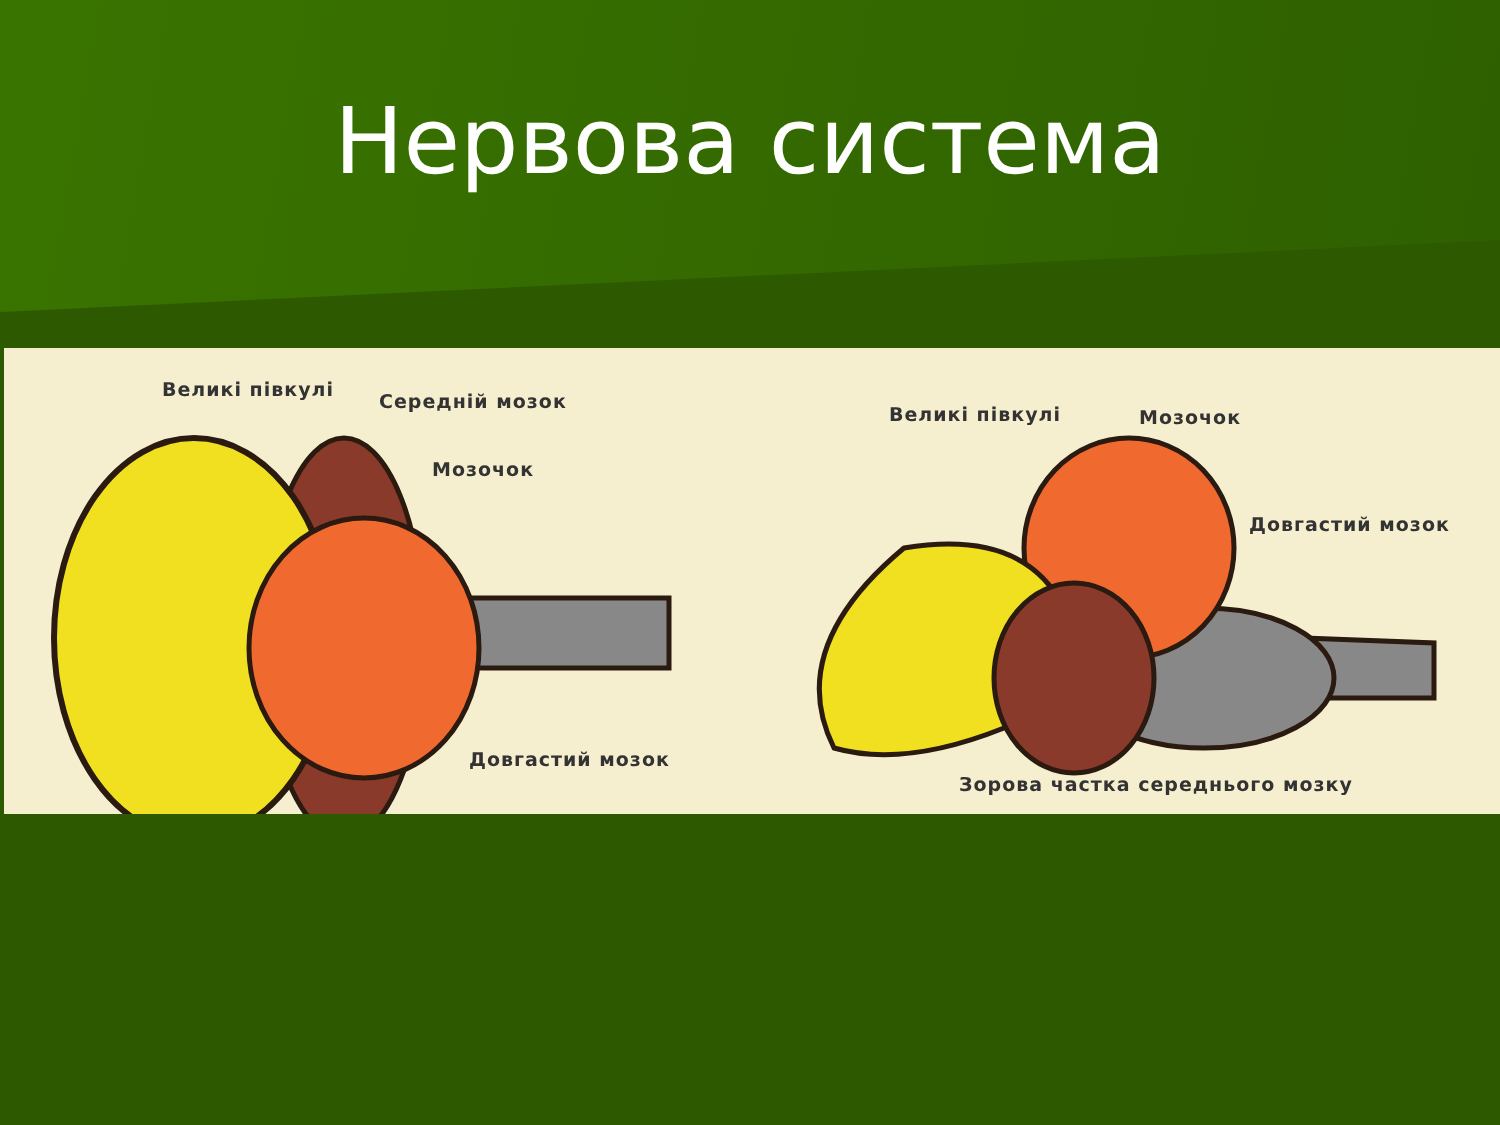Нервова система
Великі півкулі
Середній мозок
Мозочок
Довгастий мозок
Великі півкулі Мозочок
Довгастий мозок
Зорова частка середнього мозку